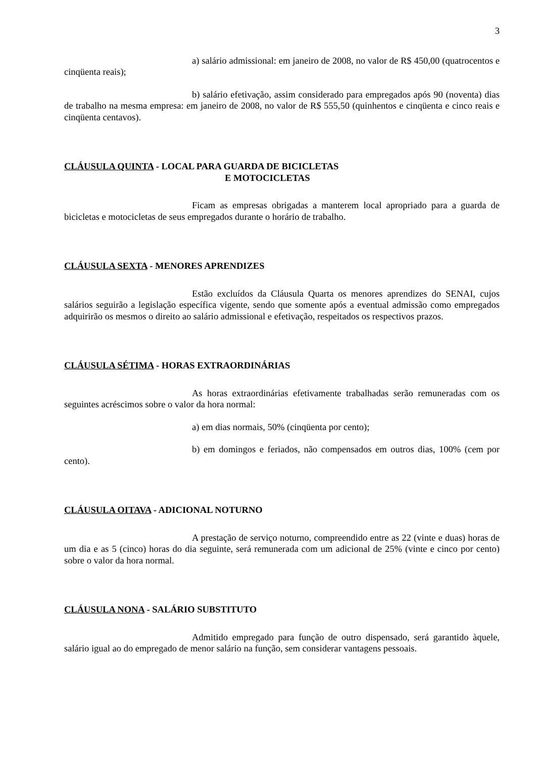3
a) salário admissional: em janeiro de 2008, no valor de R$ 450,00 (quatrocentos e cinqüenta reais);
b) salário efetivação, assim considerado para empregados após 90 (noventa) dias de trabalho na mesma empresa: em janeiro de 2008, no valor de R$ 555,50 (quinhentos e cinqüenta e cinco reais e cinqüenta centavos).
CLÁUSULA QUINTA - LOCAL PARA GUARDA DE BICICLETAS
E MOTOCICLETAS
Ficam as empresas obrigadas a manterem local apropriado para a guarda de bicicletas e motocicletas de seus empregados durante o horário de trabalho.
CLÁUSULA SEXTA - MENORES APRENDIZES
Estão excluídos da Cláusula Quarta os menores aprendizes do SENAI, cujos salários seguirão a legislação específica vigente, sendo que somente após a eventual admissão como empregados adquirirão os mesmos o direito ao salário admissional e efetivação, respeitados os respectivos prazos.
CLÁUSULA SÉTIMA - HORAS EXTRAORDINÁRIAS
As horas extraordinárias efetivamente trabalhadas serão remuneradas com os seguintes acréscimos sobre o valor da hora normal:
a) em dias normais, 50% (cinqüenta por cento);
b) em domingos e feriados, não compensados em outros dias, 100% (cem por cento).
CLÁUSULA OITAVA - ADICIONAL NOTURNO
A prestação de serviço noturno, compreendido entre as 22 (vinte e duas) horas de um dia e as 5 (cinco) horas do dia seguinte, será remunerada com um adicional de 25% (vinte e cinco por cento) sobre o valor da hora normal.
CLÁUSULA NONA - SALÁRIO SUBSTITUTO
Admitido empregado para função de outro dispensado, será garantido àquele, salário igual ao do empregado de menor salário na função, sem considerar vantagens pessoais.